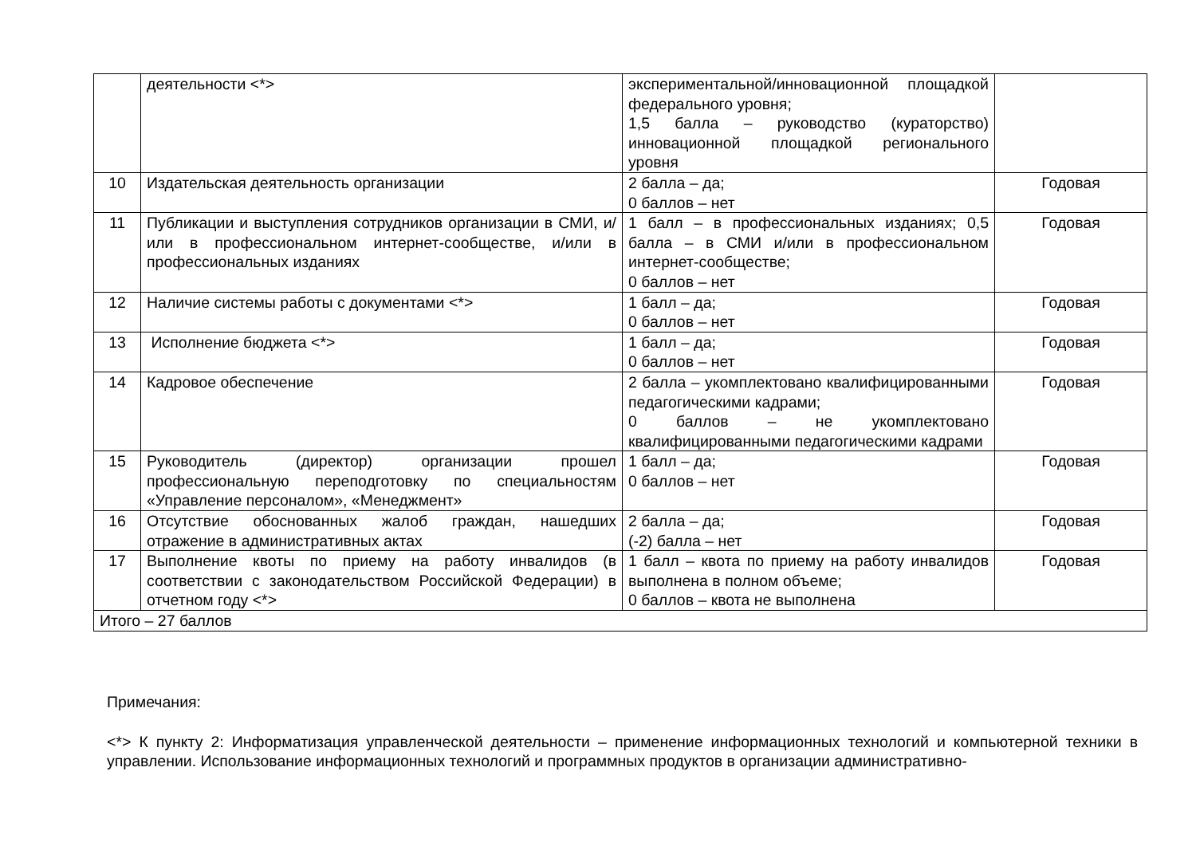| | деятельности <*> | экспериментальной/инновационной площадкой федерального уровня; 1,5 балла – руководство (кураторство) инновационной площадкой регионального уровня | |
| 10 | Издательская деятельность организации | 2 балла – да; 0 баллов – нет | Годовая |
| 11 | Публикации и выступления сотрудников организации в СМИ, и/или в профессиональном интернет-сообществе, и/или в профессиональных изданиях | 1 балл – в профессиональных изданиях; 0,5 балла – в СМИ и/или в профессиональном интернет-сообществе; 0 баллов – нет | Годовая |
| 12 | Наличие системы работы с документами <*> | 1 балл – да; 0 баллов – нет | Годовая |
| 13 | Исполнение бюджета <*> | 1 балл – да; 0 баллов – нет | Годовая |
| 14 | Кадровое обеспечение | 2 балла – укомплектовано квалифицированными педагогическими кадрами; 0 баллов – не укомплектовано квалифицированными педагогическими кадрами | Годовая |
| 15 | Руководитель (директор) организации прошел профессиональную переподготовку по специальностям «Управление персоналом», «Менеджмент» | 1 балл – да; 0 баллов – нет | Годовая |
| 16 | Отсутствие обоснованных жалоб граждан, нашедших отражение в административных актах | 2 балла – да; (-2) балла – нет | Годовая |
| 17 | Выполнение квоты по приему на работу инвалидов (в соответствии с законодательством Российской Федерации) в отчетном году <*> | 1 балл – квота по приему на работу инвалидов выполнена в полном объеме; 0 баллов – квота не выполнена | Годовая |
| Итого – 27 баллов | | | |
Примечания:
<*> К пункту 2: Информатизация управленческой деятельности – применение информационных технологий и компьютерной техники в управлении. Использование информационных технологий и программных продуктов в организации административно-